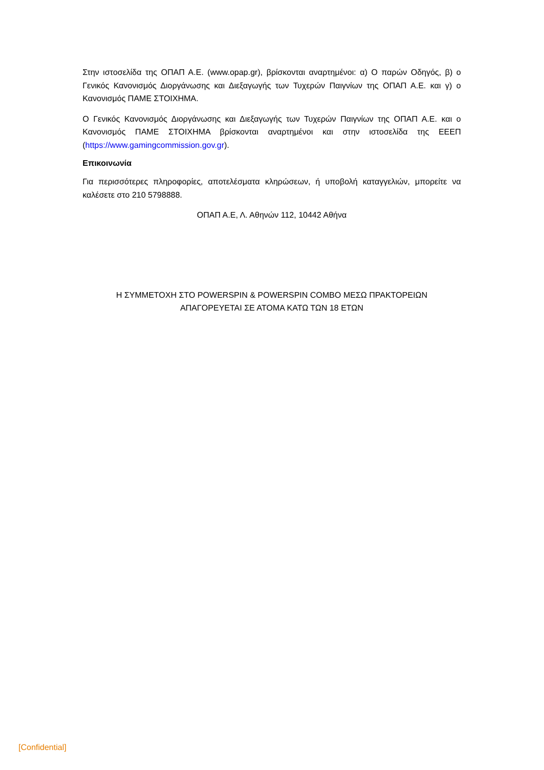Στην ιστοσελίδα της ΟΠΑΠ Α.Ε. (www.opap.gr), βρίσκονται αναρτημένοι: α) Ο παρών Οδηγός, β) ο Γενικός Κανονισμός Διοργάνωσης και Διεξαγωγής των Τυχερών Παιγνίων της ΟΠΑΠ Α.Ε. και γ) ο Κανονισμός ΠΑΜΕ ΣΤΟΙΧΗΜΑ.
Ο Γενικός Κανονισμός Διοργάνωσης και Διεξαγωγής των Τυχερών Παιγνίων της ΟΠΑΠ Α.Ε. και ο Κανονισμός ΠΑΜΕ ΣΤΟΙΧΗΜΑ βρίσκονται αναρτημένοι και στην ιστοσελίδα της ΕΕΕΠ (https://www.gamingcommission.gov.gr).
Επικοινωνία
Για περισσότερες πληροφορίες, αποτελέσματα κληρώσεων, ή υποβολή καταγγελιών, μπορείτε να καλέσετε στο 210 5798888.
ΟΠΑΠ Α.Ε, Λ. Αθηνών 112, 10442 Αθήνα
Η ΣΥΜΜΕΤΟΧΗ ΣΤΟ POWERSPIN & POWERSPIN COMBO ΜΕΣΩ ΠΡΑΚΤΟΡΕΙΩΝ
ΑΠΑΓΟΡΕΥΕΤΑΙ ΣΕ ΑΤΟΜΑ ΚΑΤΩ ΤΩΝ 18 ΕΤΩΝ
[Confidential]